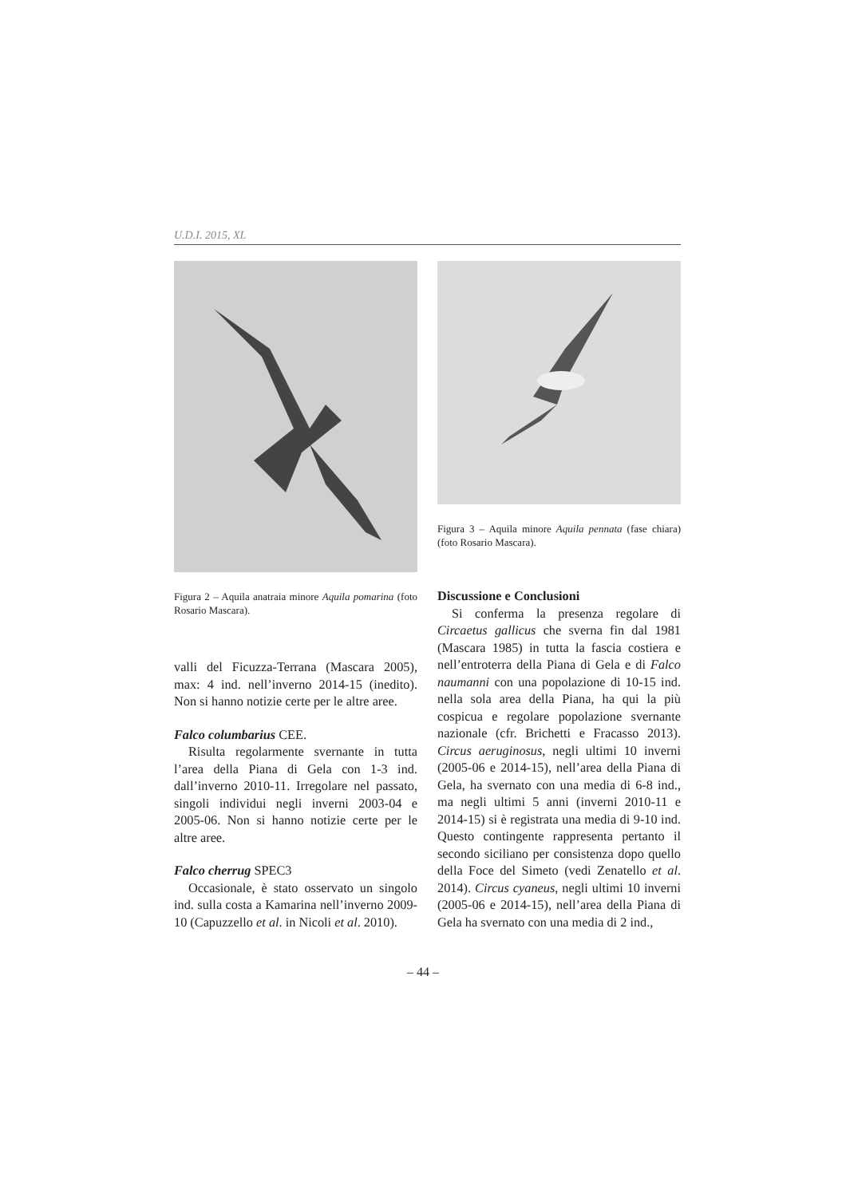U.D.I. 2015, XL
Figura 2 – Aquila anatraia minore Aquila pomarina (foto Rosario Mascara).
valli del Ficuzza-Terrana (Mascara 2005), max: 4 ind. nell’inverno 2014-15 (inedito). Non si hanno notizie certe per le altre aree.
Falco columbarius CEE.
Risulta regolarmente svernante in tutta l’area della Piana di Gela con 1-3 ind. dall’inverno 2010-11. Irregolare nel passato, singoli individui negli inverni 2003-04 e 2005-06. Non si hanno notizie certe per le altre aree.
Falco cherrug SPEC3
Occasionale, è stato osservato un singolo ind. sulla costa a Kamarina nell’inverno 2009-10 (Capuzzello et al. in Nicoli et al. 2010).
Figura 3 – Aquila minore Aquila pennata (fase chiara) (foto Rosario Mascara).
Discussione e Conclusioni
Si conferma la presenza regolare di Circaetus gallicus che sverna fin dal 1981 (Mascara 1985) in tutta la fascia costiera e nell’entroterra della Piana di Gela e di Falco naumanni con una popolazione di 10-15 ind. nella sola area della Piana, ha qui la più cospicua e regolare popolazione svernante nazionale (cfr. Brichetti e Fracasso 2013). Circus aeruginosus, negli ultimi 10 inverni (2005-06 e 2014-15), nell’area della Piana di Gela, ha svernato con una media di 6-8 ind., ma negli ultimi 5 anni (inverni 2010-11 e 2014-15) si è registrata una media di 9-10 ind. Questo contingente rappresenta pertanto il secondo siciliano per consistenza dopo quello della Foce del Simeto (vedi Zenatello et al. 2014). Circus cyaneus, negli ultimi 10 inverni (2005-06 e 2014-15), nell’area della Piana di Gela ha svernato con una media di 2 ind.,
– 44 –